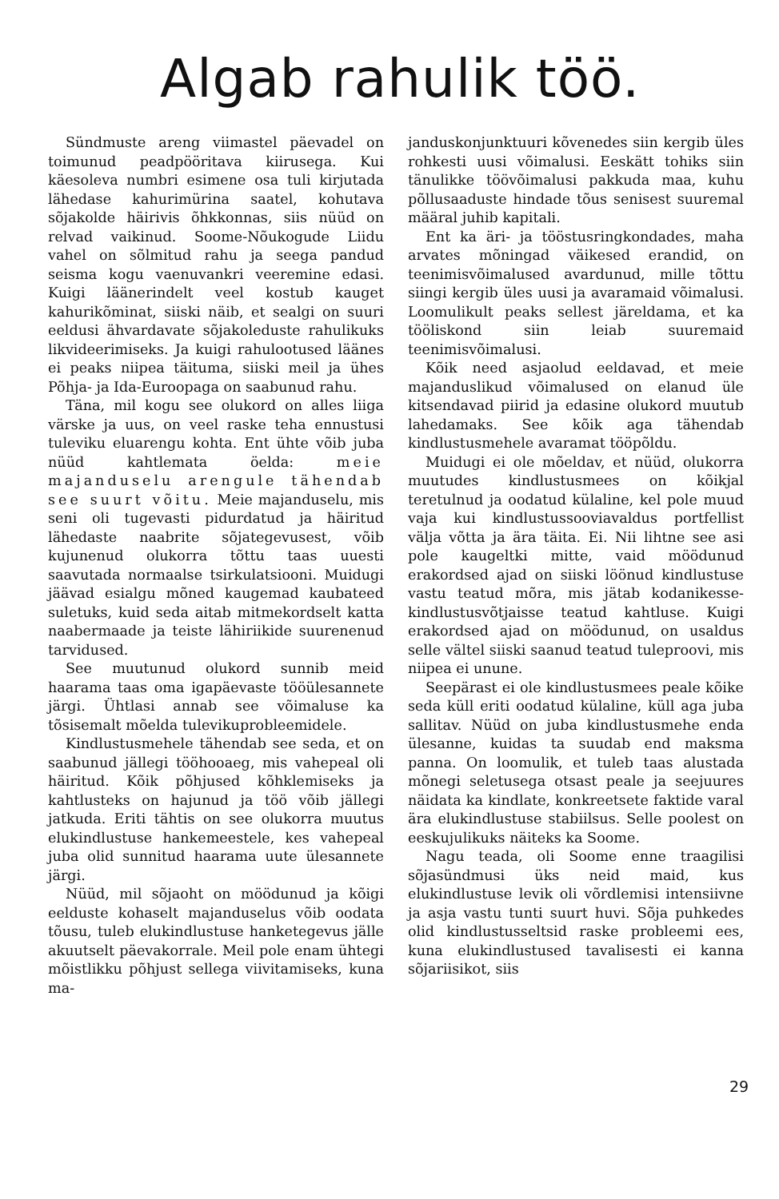Algab rahulik töö.
Sündmuste areng viimastel päevadel on toimunud peadpööritava kiirusega. Kui käesoleva numbri esimene osa tuli kirjutada lähedase kahurimürina saatel, kohutava sõjakolde häirivis õhkkonnas, siis nüüd on relvad vaikinud. Soome-Nõukogude Liidu vahel on sõlmitud rahu ja seega pandud seisma kogu vaenuvankri veeremine edasi. Kuigi läänerindelt veel kostub kauget kahurikõminat, siiski näib, et sealgi on suuri eeldusi ähvardavate sõjakoleduste rahulikuks likvideerimiseks. Ja kuigi rahulootused läänes ei peaks niipea täituma, siiski meil ja ühes Põhja- ja Ida-Euroopaga on saabunud rahu.
Täna, mil kogu see olukord on alles liiga värske ja uus, on veel raske teha ennustusi tuleviku eluarengu kohta. Ent ühte võib juba nüüd kahtlemata öelda: meie majanduselu arengule tähendab see suurt võitu. Meie majanduselu, mis seni oli tugevasti pidurdatud ja häiritud lähedaste naabrite sõjategevusest, võib kujunenud olukorra tõttu taas uuesti saavutada normaalse tsirkulatsiooni. Muidugi jäävad esialgu mõned kaugemad kaubateed suletuks, kuid seda aitab mitmekordselt katta naabermaade ja teiste lähiriikide suurenenud tarvidused.
See muutunud olukord sunnib meid haarama taas oma igapäevaste tööülesannete järgi. Ühtlasi annab see võimaluse ka tõsisemalt mõelda tulevikuprobleemidele.
Kindlustusmehele tähendab see seda, et on saabunud jällegi tööhooaeg, mis vahepeal oli häiritud. Kõik põhjused kõhklemiseks ja kahtlusteks on hajunud ja töö võib jällegi jatkuda. Eriti tähtis on see olukorra muutus elukindlustuse hankemeestele, kes vahepeal juba olid sunnitud haarama uute ülesannete järgi.
Nüüd, mil sõjaoht on möödunud ja kõigi eelduste kohaselt majanduselus võib oodata tõusu, tuleb elukindlustuse hanketegevus jälle akuutselt päevakorrale. Meil pole enam ühtegi mõistlikku põhjust sellega viivitamiseks, kuna ma-
janduskonjunktuuri kõvenedes siin kergib üles rohkesti uusi võimalusi. Eeskätt tohiks siin tänulikke töövõimalusi pakkuda maa, kuhu põllusaaduste hindade tõus senisest suuremal määral juhib kapitali.
Ent ka äri- ja tööstusringkondades, maha arvates mõningad väikesed erandid, on teenimisvõimalused avardunud, mille tõttu siingi kergib üles uusi ja avaramaid võimalusi. Loomulikult peaks sellest järeldama, et ka tööliskond siin leiab suuremaid teenimisvõimalusi.
Kõik need asjaolud eeldavad, et meie majanduslikud võimalused on elanud üle kitsendavad piirid ja edasine olukord muutub lahedamaks. See kõik aga tähendab kindlustusmehele avaramat tööpõldu.
Muidugi ei ole mõeldav, et nüüd, olukorra muutudes kindlustusmees on kõikjal teretulnud ja oodatud külaline, kel pole muud vaja kui kindlustussooviavaldus portfellist välja võtta ja ära täita. Ei. Nii lihtne see asi pole kaugeltki mitte, vaid möödunud erakordsed ajad on siiski löönud kindlustuse vastu teatud mõra, mis jätab kodanikesse-kindlustusvõtjaisse teatud kahtluse. Kuigi erakordsed ajad on möödunud, on usaldus selle vältel siiski saanud teatud tuleproovi, mis niipea ei unune.
Seepärast ei ole kindlustusmees peale kõike seda küll eriti oodatud külaline, küll aga juba sallitav. Nüüd on juba kindlustusmehe enda ülesanne, kuidas ta suudab end maksma panna. On loomulik, et tuleb taas alustada mõnegi seletusega otsast peale ja seejuures näidata ka kindlate, konkreetsete faktide varal ära elukindlustuse stabiilsus. Selle poolest on eeskujulikuks näiteks ka Soome.
Nagu teada, oli Soome enne traagilisi sõjasündmusi üks neid maid, kus elukindlustuse levik oli võrdlemisi intensiivne ja asja vastu tunti suurt huvi. Sõja puhkedes olid kindlustusseltsid raske probleemi ees, kuna elukindlustused tavalisesti ei kanna sõjariisikot, siis
29